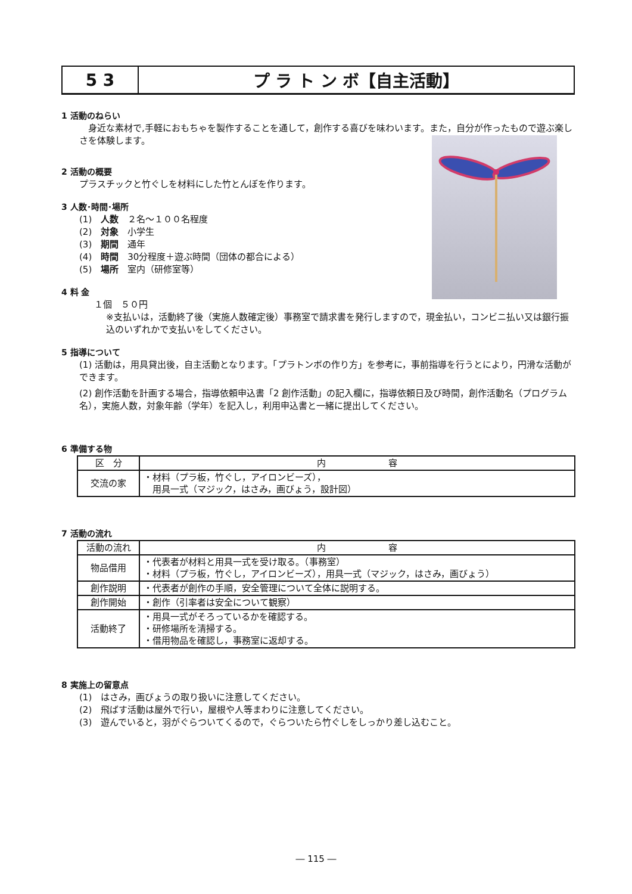5 3 プ ラ ト ン ボ【自主活動】
1 活動のねらい
　身近な素材で,手軽におもちゃを製作することを通して，創作する喜びを味わいます。また，自分が作ったもので遊ぶ楽しさを体験します。
2 活動の概要
プラスチックと竹ぐしを材料にした竹とんぼを作ります。
3 人数･時間･場所
(1)　人数　２名～１００名程度
(2)　対象　小学生
(3)　期間　通年
(4)　時間　30分程度＋遊ぶ時間（団体の都合による）
(5)　場所　室内（研修室等）
4 料 金
１個　５０円
※支払いは，活動終了後（実施人数確定後）事務室で請求書を発行しますので，現金払い，コンビニ払い又は銀行振込のいずれかで支払いをしてください。
5 指導について
(1) 活動は，用具貸出後，自主活動となります。「プラトンボの作り方」を参考に，事前指導を行うとにより，円滑な活動ができます。
(2) 創作活動を計画する場合，指導依頼申込書「2 創作活動」の記入欄に，指導依頼日及び時間，創作活動名（プログラム名），実施人数，対象年齢（学年）を記入し，利用申込書と一緒に提出してください。
6 準備する物
| 区 分 | 内 容 |
| --- | --- |
| 交流の家 | ・材料（プラ板，竹ぐし，アイロンビーズ）， 用具一式（マジック，はさみ，画びょう，設計図） |
7 活動の流れ
| 活動の流れ | 内 容 |
| --- | --- |
| 物品借用 | ・代表者が材料と用具一式を受け取る。（事務室） ・材料（プラ板，竹ぐし，アイロンビーズ），用具一式（マジック，はさみ，画びょう） |
| 創作説明 | ・代表者が創作の手順，安全管理について全体に説明する。 |
| 創作開始 | ・創作（引率者は安全について観察） |
| 活動終了 | ・用具一式がそろっているかを確認する。 ・研修場所を清掃する。 ・借用物品を確認し，事務室に返却する。 |
8 実施上の留意点
(1)　はさみ，画びょうの取り扱いに注意してください。
(2)　飛ばす活動は屋外で行い，屋根や人等まわりに注意してください。
(3)　遊んでいると，羽がぐらついてくるので，ぐらついたら竹ぐしをしっかり差し込むこと。
― 115 ―